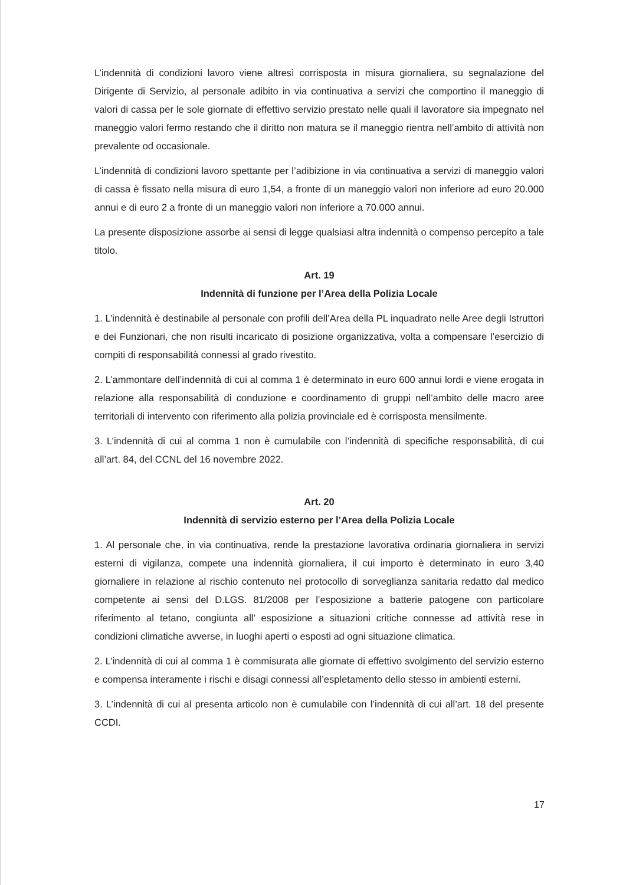L’indennità di condizioni lavoro viene altresì corrisposta in misura giornaliera, su segnalazione del Dirigente di Servizio, al personale adibito in via continuativa a servizi che comportino il maneggio di valori di cassa per le sole giornate di effettivo servizio prestato nelle quali il lavoratore sia impegnato nel maneggio valori fermo restando che il diritto non matura se il maneggio rientra nell’ambito di attività non prevalente od occasionale.
L’indennità di condizioni lavoro spettante per l’adibizione in via continuativa a servizi di maneggio valori di cassa è fissato nella misura di euro 1,54, a fronte di un maneggio valori non inferiore ad euro 20.000 annui e di euro 2 a fronte di un maneggio valori non inferiore a 70.000 annui.
La presente disposizione assorbe ai sensi di legge qualsiasi altra indennità o compenso percepito a tale titolo.
Art. 19
Indennità di funzione per l’Area della Polizia Locale
1. L’indennità è destinabile al personale con profili dell’Area della PL inquadrato nelle Aree degli Istruttori e dei Funzionari, che non risulti incaricato di posizione organizzativa, volta a compensare l’esercizio di compiti di responsabilità connessi al grado rivestito.
2. L’ammontare dell’indennità di cui al comma 1 è determinato in euro 600 annui lordi e viene erogata in relazione alla responsabilità di conduzione e coordinamento di gruppi nell’ambito delle macro aree territoriali di intervento con riferimento alla polizia provinciale ed è corrisposta mensilmente.
3. L’indennità di cui al comma 1 non è cumulabile con l’indennità di specifiche responsabilità, di cui all’art. 84, del CCNL del 16 novembre 2022.
Art. 20
Indennità di servizio esterno per l’Area della Polizia Locale
1. Al personale che, in via continuativa, rende la prestazione lavorativa ordinaria giornaliera in servizi esterni di vigilanza, compete una indennità giornaliera, il cui importo è determinato in euro 3,40 giornaliere in relazione al rischio contenuto nel protocollo di sorveglianza sanitaria redatto dal medico competente ai sensi del D.LGS. 81/2008 per l’esposizione a batterie patogene con particolare riferimento al tetano, congiunta all’ esposizione a situazioni critiche connesse ad attività rese in condizioni climatiche avverse, in luoghi aperti o esposti ad ogni situazione climatica.
2. L’indennità di cui al comma 1 è commisurata alle giornate di effettivo svolgimento del servizio esterno e compensa interamente i rischi e disagi connessi all’espletamento dello stesso in ambienti esterni.
3. L’indennità di cui al presenta articolo non è cumulabile con l’indennità di cui all’art. 18 del presente CCDI.
17